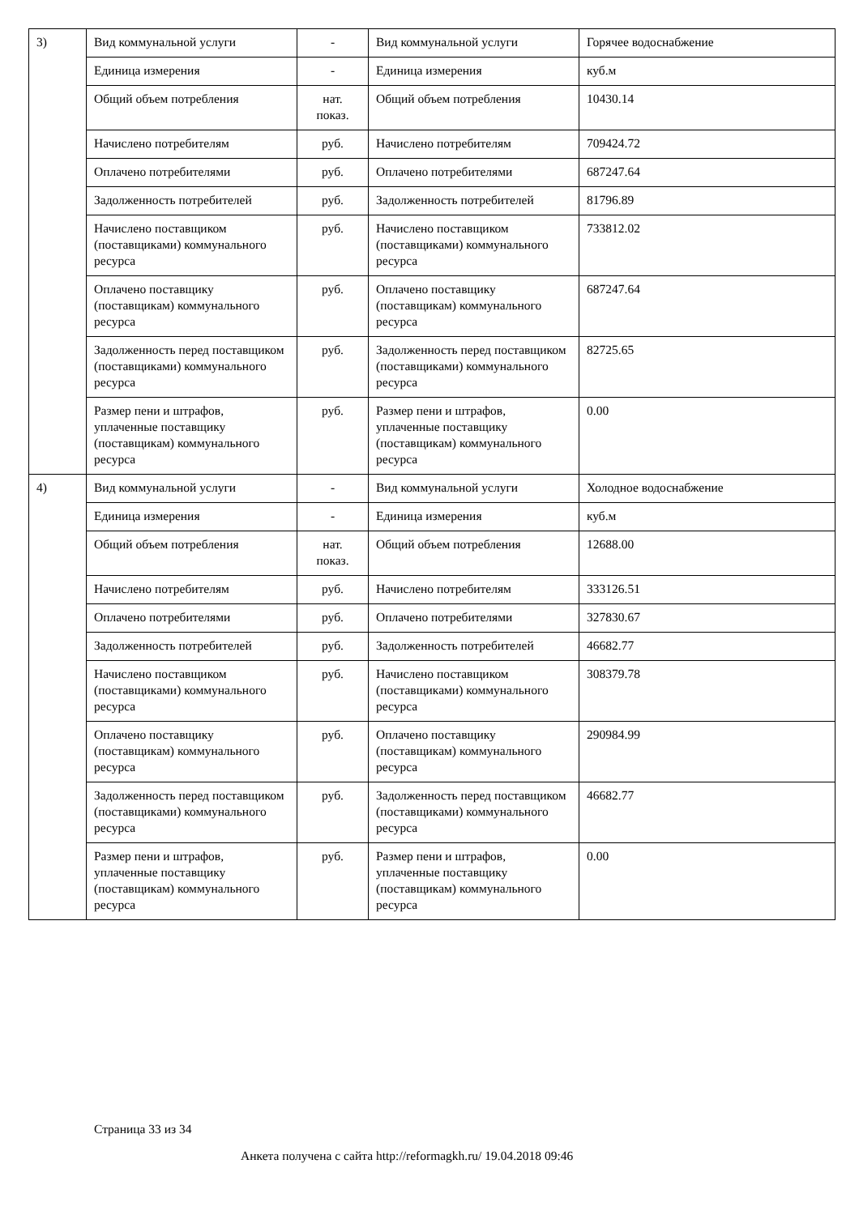| 3) | Вид коммунальной услуги | - | Вид коммунальной услуги | Горячее водоснабжение |
| | Единица измерения | - | Единица измерения | куб.м |
| | Общий объем потребления | нат. показ. | Общий объем потребления | 10430.14 |
| | Начислено потребителям | руб. | Начислено потребителям | 709424.72 |
| | Оплачено потребителями | руб. | Оплачено потребителями | 687247.64 |
| | Задолженность потребителей | руб. | Задолженность потребителей | 81796.89 |
| | Начислено поставщиком (поставщиками) коммунального ресурса | руб. | Начислено поставщиком (поставщиками) коммунального ресурса | 733812.02 |
| | Оплачено поставщику (поставщикам) коммунального ресурса | руб. | Оплачено поставщику (поставщикам) коммунального ресурса | 687247.64 |
| | Задолженность перед поставщиком (поставщиками) коммунального ресурса | руб. | Задолженность перед поставщиком (поставщиками) коммунального ресурса | 82725.65 |
| | Размер пени и штрафов, уплаченные поставщику (поставщикам) коммунального ресурса | руб. | Размер пени и штрафов, уплаченные поставщику (поставщикам) коммунального ресурса | 0.00 |
| 4) | Вид коммунальной услуги | - | Вид коммунальной услуги | Холодное водоснабжение |
| | Единица измерения | - | Единица измерения | куб.м |
| | Общий объем потребления | нат. показ. | Общий объем потребления | 12688.00 |
| | Начислено потребителям | руб. | Начислено потребителям | 333126.51 |
| | Оплачено потребителями | руб. | Оплачено потребителями | 327830.67 |
| | Задолженность потребителей | руб. | Задолженность потребителей | 46682.77 |
| | Начислено поставщиком (поставщиками) коммунального ресурса | руб. | Начислено поставщиком (поставщиками) коммунального ресурса | 308379.78 |
| | Оплачено поставщику (поставщикам) коммунального ресурса | руб. | Оплачено поставщику (поставщикам) коммунального ресурса | 290984.99 |
| | Задолженность перед поставщиком (поставщиками) коммунального ресурса | руб. | Задолженность перед поставщиком (поставщиками) коммунального ресурса | 46682.77 |
| | Размер пени и штрафов, уплаченные поставщику (поставщикам) коммунального ресурса | руб. | Размер пени и штрафов, уплаченные поставщику (поставщикам) коммунального ресурса | 0.00 |
Страница 33 из 34
Анкета получена с сайта http://reformagkh.ru/ 19.04.2018 09:46